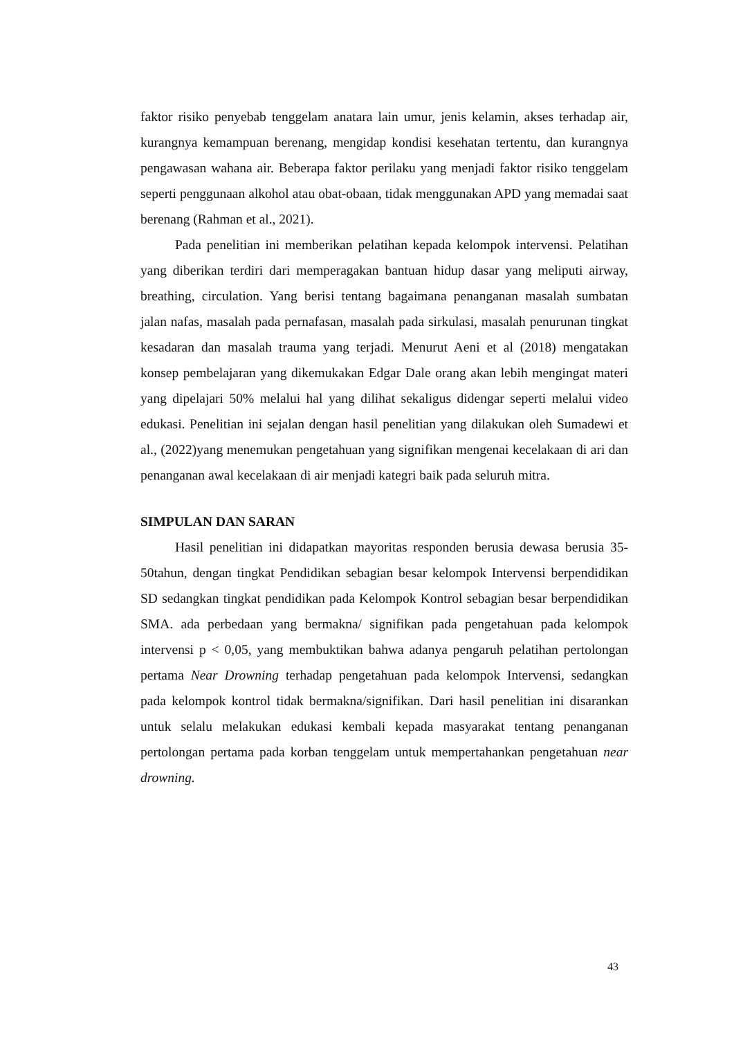faktor risiko penyebab tenggelam anatara lain umur, jenis kelamin, akses terhadap air, kurangnya kemampuan berenang, mengidap kondisi kesehatan tertentu, dan kurangnya pengawasan wahana air. Beberapa faktor perilaku yang menjadi faktor risiko tenggelam seperti penggunaan alkohol atau obat-obaan, tidak menggunakan APD yang memadai saat berenang (Rahman et al., 2021).
Pada penelitian ini memberikan pelatihan kepada kelompok intervensi. Pelatihan yang diberikan terdiri dari memperagakan bantuan hidup dasar yang meliputi airway, breathing, circulation. Yang berisi tentang bagaimana penanganan masalah sumbatan jalan nafas, masalah pada pernafasan, masalah pada sirkulasi, masalah penurunan tingkat kesadaran dan masalah trauma yang terjadi. Menurut Aeni et al (2018) mengatakan konsep pembelajaran yang dikemukakan Edgar Dale orang akan lebih mengingat materi yang dipelajari 50% melalui hal yang dilihat sekaligus didengar seperti melalui video edukasi. Penelitian ini sejalan dengan hasil penelitian yang dilakukan oleh Sumadewi et al., (2022)yang menemukan pengetahuan yang signifikan mengenai kecelakaan di ari dan penanganan awal kecelakaan di air menjadi kategri baik pada seluruh mitra.
SIMPULAN DAN SARAN
Hasil penelitian ini didapatkan mayoritas responden berusia dewasa berusia 35-50tahun, dengan tingkat Pendidikan sebagian besar kelompok Intervensi berpendidikan SD sedangkan tingkat pendidikan pada Kelompok Kontrol sebagian besar berpendidikan SMA. ada perbedaan yang bermakna/ signifikan pada pengetahuan pada kelompok intervensi p < 0,05, yang membuktikan bahwa adanya pengaruh pelatihan pertolongan pertama Near Drowning terhadap pengetahuan pada kelompok Intervensi, sedangkan pada kelompok kontrol tidak bermakna/signifikan. Dari hasil penelitian ini disarankan untuk selalu melakukan edukasi kembali kepada masyarakat tentang penanganan pertolongan pertama pada korban tenggelam untuk mempertahankan pengetahuan near drowning.
43